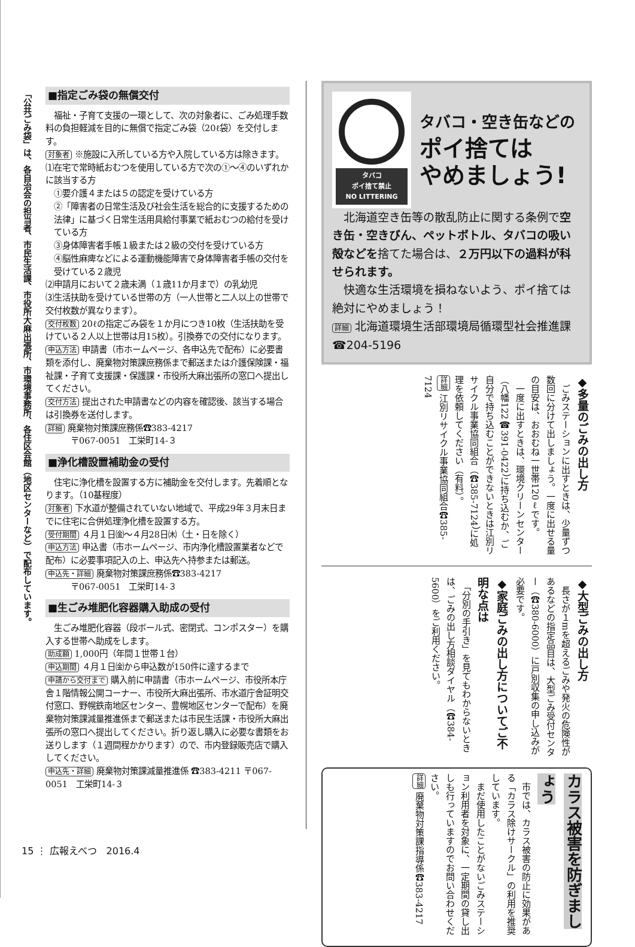「公共ごみ袋」は、各自治会の担当者、市民生活課、市役所大麻出張所、市環境事務所、各住区会館（地区センターなど）で配布しています。
■指定ごみ袋の無償交付
　福祉・子育て支援の一環として、次の対象者に、ごみ処理手数料の負担軽減を目的に無償で指定ごみ袋（20ℓ袋）を交付します。
対象者 ※施設に入所している方や入院している方は除きます。
⑴在宅で常時紙おむつを使用している方で次の①～④のいずれかに該当する方
①要介護４または５の認定を受けている方
②「障害者の日常生活及び社会生活を総合的に支援するための法律」に基づく日常生活用具給付事業で紙おむつの給付を受けている方
③身体障害者手帳１級または２級の交付を受けている方
④脳性麻痺などによる運動機能障害で身体障害者手帳の交付を受けている２歳児
⑵申請月において２歳未満（１歳11か月まで）の乳幼児
⑶生活扶助を受けている世帯の方（一人世帯と二人以上の世帯で交付枚数が異なります）。
交付枚数 20ℓの指定ごみ袋を１か月につき10枚（生活扶助を受けている２人以上世帯は月15枚）。引換券での交付になります。
申込方法 申請書（市ホームページ、各申込先で配布）に必要書類を添付し、廃棄物対策課庶務係まで郵送または介護保険課・福祉課・子育て支援課・保護課・市役所大麻出張所の窓口へ提出してください。
交付方法 提出された申請書などの内容を確認後、該当する場合は引換券を送付します。
詳細 廃棄物対策課庶務係☎383-4217
　　　〒067-0051　工栄町14-３
■浄化槽設置補助金の受付
　住宅に浄化槽を設置する方に補助金を交付します。先着順となります。（10基程度）
対象者 下水道が整備されていない地域で、平成29年３月末日までに住宅に合併処理浄化槽を設置する方。
受付期間 ４月１日㈮～４月28日㈭（土・日を除く）
申込方法 申込書（市ホームページ、市内浄化槽設置業者などで配布）に必要事項記入の上、申込先へ持参または郵送。
申込先・詳細 廃棄物対策課庶務係☎383-4217
　　　〒067-0051　工栄町14-３
■生ごみ堆肥化容器購入助成の受付
　生ごみ堆肥化容器（段ボール式、密閉式、コンポスター）を購入する世帯へ助成をします。
助成額 1,000円（年間１世帯１台）
申込期間 ４月１日㈮から申込数が150件に達するまで
申請から交付まで 購入前に申請書（市ホームページ、市役所本庁舎１階情報公開コーナー、市役所大麻出張所、市水道庁舎証明交付窓口、野幌鉄南地区センター、豊幌地区センターで配布）を廃棄物対策課減量推進係まで郵送または市民生活課・市役所大麻出張所の窓口へ提出してください。折り返し購入に必要な書類をお送りします（１週間程かかります）ので、市内登録販売店で購入してください。
申込先・詳細 廃棄物対策課減量推進係 ☎383-4211 〒067-0051　工栄町14-３
タバコ
ポイ捨て禁止
NO LITTERING
タバコ・空き缶などの
ポイ捨ては
やめましょう!
　北海道空き缶等の散乱防止に関する条例で空き缶・空きびん、ペットボトル、タバコの吸い殻などを捨てた場合は、２万円以下の過料が科せられます。
　快適な生活環境を損ねないよう、ポイ捨ては絶対にやめましょう！
詳細 北海道環境生活部環境局循環型社会推進課 ☎204-5196
◆多量のごみの出し方
　ごみステーションに出すときは、少量ずつ数回に分けて出しましょう。一度に出せる量の目安は、おおむね一世帯120ℓです。
　一度に出すときは、環境クリーンセンター（八幡122☎391-0422）に持ち込むか、ご自分で持ち込むことができないときは江別リサイクル事業協同組合（☎385-7124）に処理を依頼してください（有料）。
詳細 江別リサイクル事業協同組合☎385-7124
◆大型ごみの出し方
　長さが１mを超えるごみや発火の危険性があるなどの指定品目は、大型ごみ受付センター（☎380-6000）に戸別収集の申し込みが必要です。
◆家庭ごみの出し方についてご不明な点は
　「分別の手引き」を見てもわからないときは、ごみの出し方相談ダイヤル（☎384-5600）をご利用ください。
カラス被害を防ぎましょう
　市では、カラス被害の防止に効果がある「カラス除けサークル」の利用を推奨しています。
　まだ使用したことがないごみステーション利用者を対象に、一定期間の貸し出しも行っていますのでお問い合わせください。
詳細 廃棄物対策課指導係☎383-4217
15 ⋮ 広報えべつ　2016.4